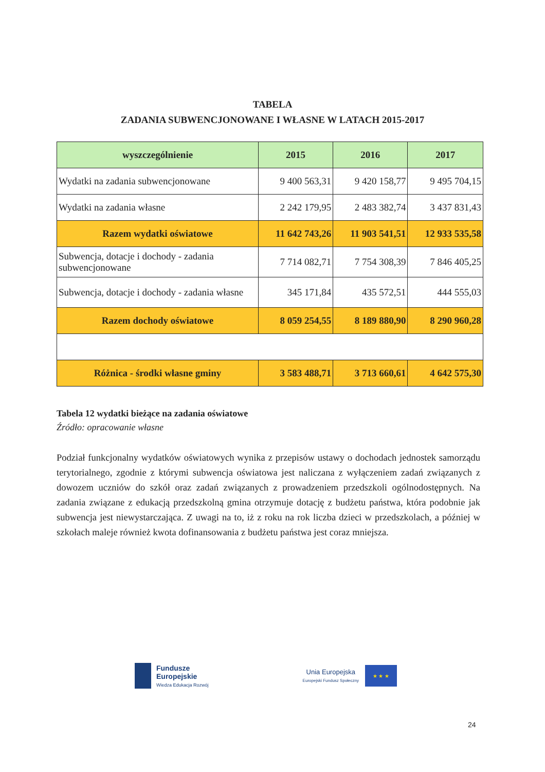TABELA
ZADANIA SUBWENCJONOWANE I WŁASNE W LATACH 2015-2017
| wyszczególnienie | 2015 | 2016 | 2017 |
| --- | --- | --- | --- |
| Wydatki na zadania subwencjonowane | 9 400 563,31 | 9 420 158,77 | 9 495 704,15 |
| Wydatki na zadania własne | 2 242 179,95 | 2 483 382,74 | 3 437 831,43 |
| Razem wydatki oświatowe | 11 642 743,26 | 11 903 541,51 | 12 933 535,58 |
| Subwencja, dotacje i dochody - zadania subwencjonowane | 7 714 082,71 | 7 754 308,39 | 7 846 405,25 |
| Subwencja, dotacje i dochody - zadania własne | 345 171,84 | 435 572,51 | 444 555,03 |
| Razem dochody oświatowe | 8 059 254,55 | 8 189 880,90 | 8 290 960,28 |
| Różnica - środki własne gminy | 3 583 488,71 | 3 713 660,61 | 4 642 575,30 |
Tabela 12 wydatki bieżące na zadania oświatowe
Źródło: opracowanie własne
Podział funkcjonalny wydatków oświatowych wynika z przepisów ustawy o dochodach jednostek samorządu terytorialnego, zgodnie z którymi subwencja oświatowa jest naliczana z wyłączeniem zadań związanych z dowozem uczniów do szkół oraz zadań związanych z prowadzeniem przedszkoli ogólnodostępnych. Na zadania związane z edukacją przedszkolną gmina otrzymuje dotację z budżetu państwa, która podobnie jak subwencja jest niewystarczająca. Z uwagi na to, iż z roku na rok liczba dzieci w przedszkolach, a później w szkołach maleje również kwota dofinansowania z budżetu państwa jest coraz mniejsza.
Fundusze
Europejskie
Wiedza Edukacja Rozwój
Unia Europejska
Europejski Fundusz Społeczny
★ ★ ★
24